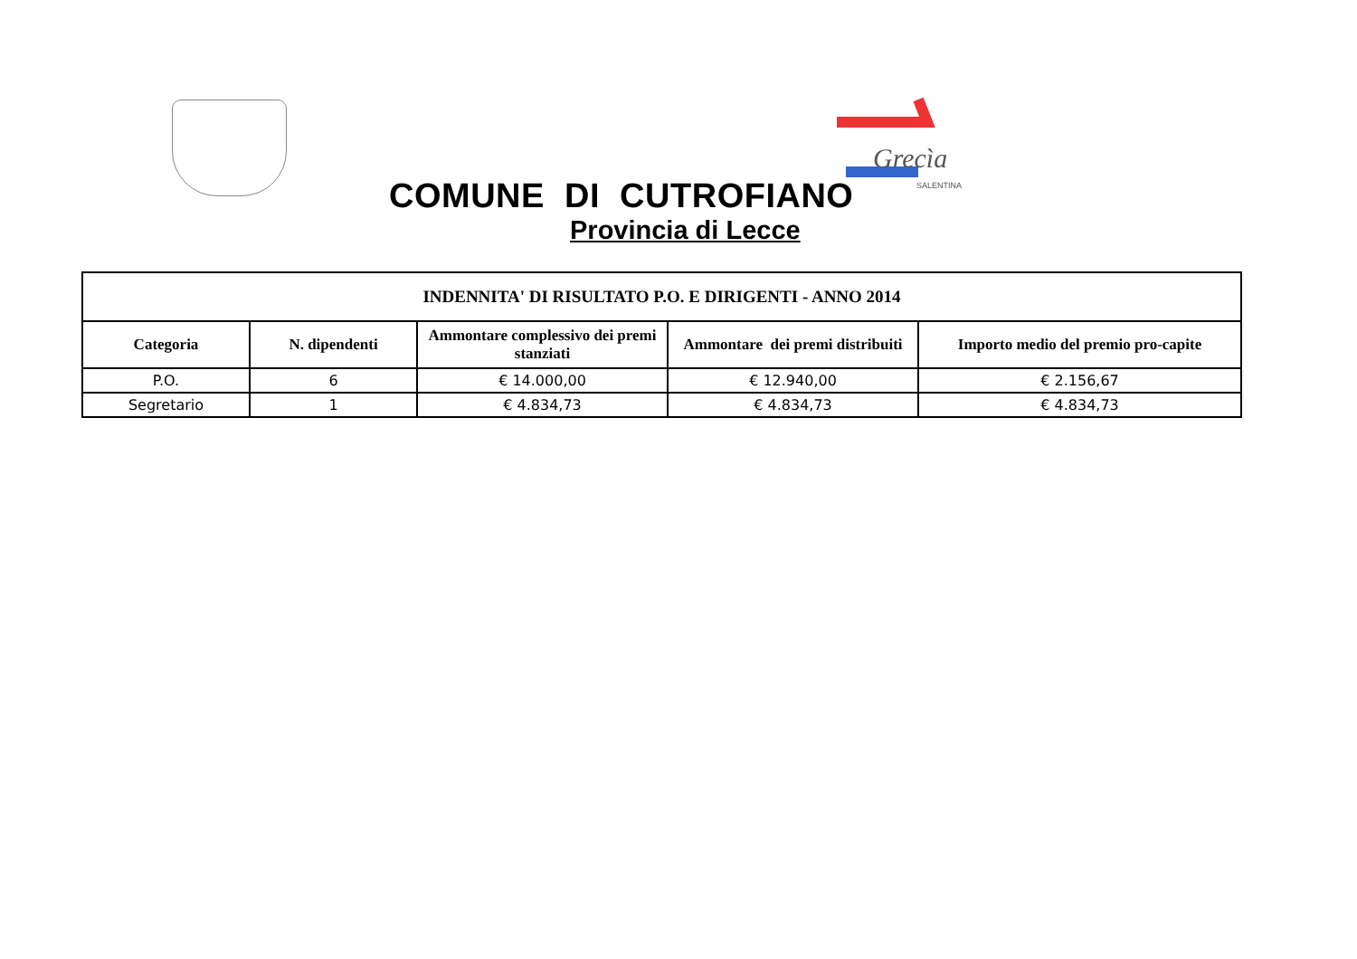Grecìa
SALENTINA
COMUNE DI CUTROFIANO
Provincia di Lecce
| INDENNITA' DI RISULTATO P.O. E DIRIGENTI - ANNO 2014 | | | | |
| --- | --- | --- | --- | --- |
| Categoria | N. dipendenti | Ammontare complessivo dei premi stanziati | Ammontare dei premi distribuiti | Importo medio del premio pro-capite |
| P.O. | 6 | € 14.000,00 | € 12.940,00 | € 2.156,67 |
| Segretario | 1 | € 4.834,73 | € 4.834,73 | € 4.834,73 |